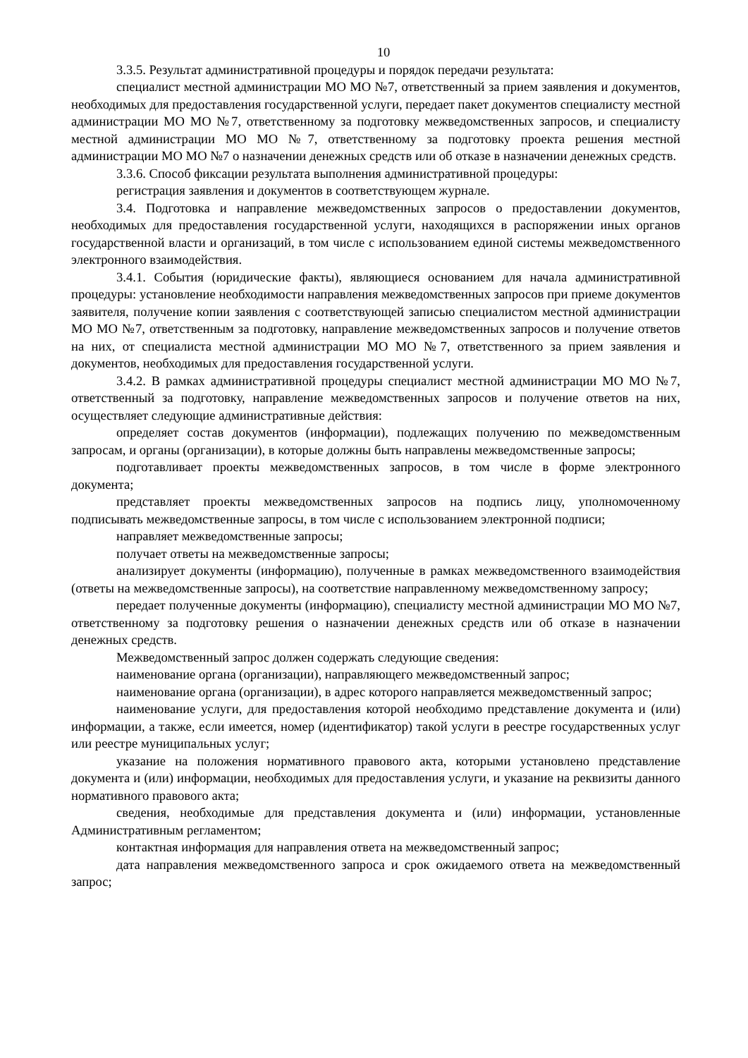10
3.3.5. Результат административной процедуры и порядок передачи результата:
специалист местной администрации МО МО №7, ответственный за прием заявления и документов, необходимых для предоставления государственной услуги, передает пакет документов специалисту местной администрации МО МО №7, ответственному за подготовку межведомственных запросов, и специалисту местной администрации МО МО №7, ответственному за подготовку проекта решения местной администрации МО МО №7 о назначении денежных средств или об отказе в назначении денежных средств.
3.3.6. Способ фиксации результата выполнения административной процедуры:
регистрация заявления и документов в соответствующем журнале.
3.4. Подготовка и направление межведомственных запросов о предоставлении документов, необходимых для предоставления государственной услуги, находящихся в распоряжении иных органов государственной власти и организаций, в том числе с использованием единой системы межведомственного электронного взаимодействия.
3.4.1. События (юридические факты), являющиеся основанием для начала административной процедуры: установление необходимости направления межведомственных запросов при приеме документов заявителя, получение копии заявления с соответствующей записью специалистом местной администрации МО МО №7, ответственным за подготовку, направление межведомственных запросов и получение ответов на них, от специалиста местной администрации МО МО №7, ответственного за прием заявления и документов, необходимых для предоставления государственной услуги.
3.4.2. В рамках административной процедуры специалист местной администрации МО МО №7, ответственный за подготовку, направление межведомственных запросов и получение ответов на них, осуществляет следующие административные действия:
определяет состав документов (информации), подлежащих получению по межведомственным запросам, и органы (организации), в которые должны быть направлены межведомственные запросы;
подготавливает проекты межведомственных запросов, в том числе в форме электронного документа;
представляет проекты межведомственных запросов на подпись лицу, уполномоченному подписывать межведомственные запросы, в том числе с использованием электронной подписи;
направляет межведомственные запросы;
получает ответы на межведомственные запросы;
анализирует документы (информацию), полученные в рамках межведомственного взаимодействия (ответы на межведомственные запросы), на соответствие направленному межведомственному запросу;
передает полученные документы (информацию), специалисту местной администрации МО МО №7, ответственному за подготовку решения о назначении денежных средств или об отказе в назначении денежных средств.
Межведомственный запрос должен содержать следующие сведения:
наименование органа (организации), направляющего межведомственный запрос;
наименование органа (организации), в адрес которого направляется межведомственный запрос;
наименование услуги, для предоставления которой необходимо представление документа и (или) информации, а также, если имеется, номер (идентификатор) такой услуги в реестре государственных услуг или реестре муниципальных услуг;
указание на положения нормативного правового акта, которыми установлено представление документа и (или) информации, необходимых для предоставления услуги, и указание на реквизиты данного нормативного правового акта;
сведения, необходимые для представления документа и (или) информации, установленные Административным регламентом;
контактная информация для направления ответа на межведомственный запрос;
дата направления межведомственного запроса и срок ожидаемого ответа на межведомственный запрос;